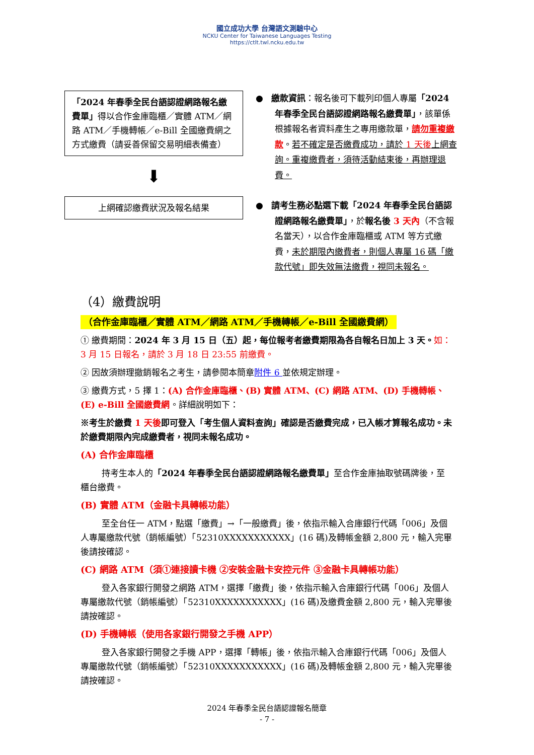國立成功大學 台灣語文測驗中心
NCKU Center for Taiwanese Languages Testing
https://ctlt.twl.ncku.edu.tw
「2024 年春季全民台語認證網路報名繳費單」得以合作金庫臨櫃／實體 ATM／網路 ATM／手機轉帳／e-Bill 全國繳費網之方式繳費（請妥善保留交易明細表備查）
⬇
上網確認繳費狀況及報名結果
● 繳款資訊：報名後可下載列印個人專屬「2024 年春季全民台語認證網路報名繳費單」，該單係根據報名者資料產生之專用繳款單，請勿重複繳款。若不確定是否繳費成功，請於 1 天後上網查詢。重複繳費者，須待活動結束後，再辦理退費。
● 請考生務必點選下載「2024 年春季全民台語認證網路報名繳費單」，於報名後 3 天內（不含報名當天），以合作金庫臨櫃或 ATM 等方式繳費，未於期限內繳費者，則個人專屬 16 碼「繳款代號」即失效無法繳費，視同未報名。
（4）繳費說明
（合作金庫臨櫃／實體 ATM／網路 ATM／手機轉帳／e-Bill 全國繳費網）
① 繳費期間：2024 年 3 月 15 日（五）起，每位報考者繳費期限為各自報名日加上 3 天。如：3 月 15 日報名，請於 3 月 18 日 23:55 前繳費。
② 因故須辦理撤銷報名之考生，請參閱本簡章附件 6 並依規定辦理。
③ 繳費方式，5 擇 1：(A) 合作金庫臨櫃、(B) 實體 ATM、(C) 網路 ATM、(D) 手機轉帳、(E) e-Bill 全國繳費網。詳細說明如下：
※考生於繳費 1 天後即可登入「考生個人資料查詢」確認是否繳費完成，已入帳才算報名成功。未於繳費期限內完成繳費者，視同未報名成功。
(A) 合作金庫臨櫃
持考生本人的「2024 年春季全民台語認證網路報名繳費單」至合作金庫抽取號碼牌後，至櫃台繳費。
(B) 實體 ATM（金融卡具轉帳功能）
至全台任一 ATM，點選「繳費」→「一般繳費」後，依指示輸入合庫銀行代碼「006」及個人專屬繳款代號（銷帳編號）「52310XXXXXXXXXXX」(16 碼)及轉帳金額 2,800 元，輸入完畢後請按確認。
(C) 網路 ATM（須①連接讀卡機 ②安裝金融卡安控元件 ③金融卡具轉帳功能）
登入各家銀行開發之網路 ATM，選擇「繳費」後，依指示輸入合庫銀行代碼「006」及個人專屬繳款代號（銷帳編號）「52310XXXXXXXXXXX」(16 碼)及繳費金額 2,800 元，輸入完畢後請按確認。
(D) 手機轉帳（使用各家銀行開發之手機 APP）
登入各家銀行開發之手機 APP，選擇「轉帳」後，依指示輸入合庫銀行代碼「006」及個人專屬繳款代號（銷帳編號）「52310XXXXXXXXXXX」(16 碼)及轉帳金額 2,800 元，輸入完畢後請按確認。
2024 年春季全民台語認證報名簡章
- 7 -